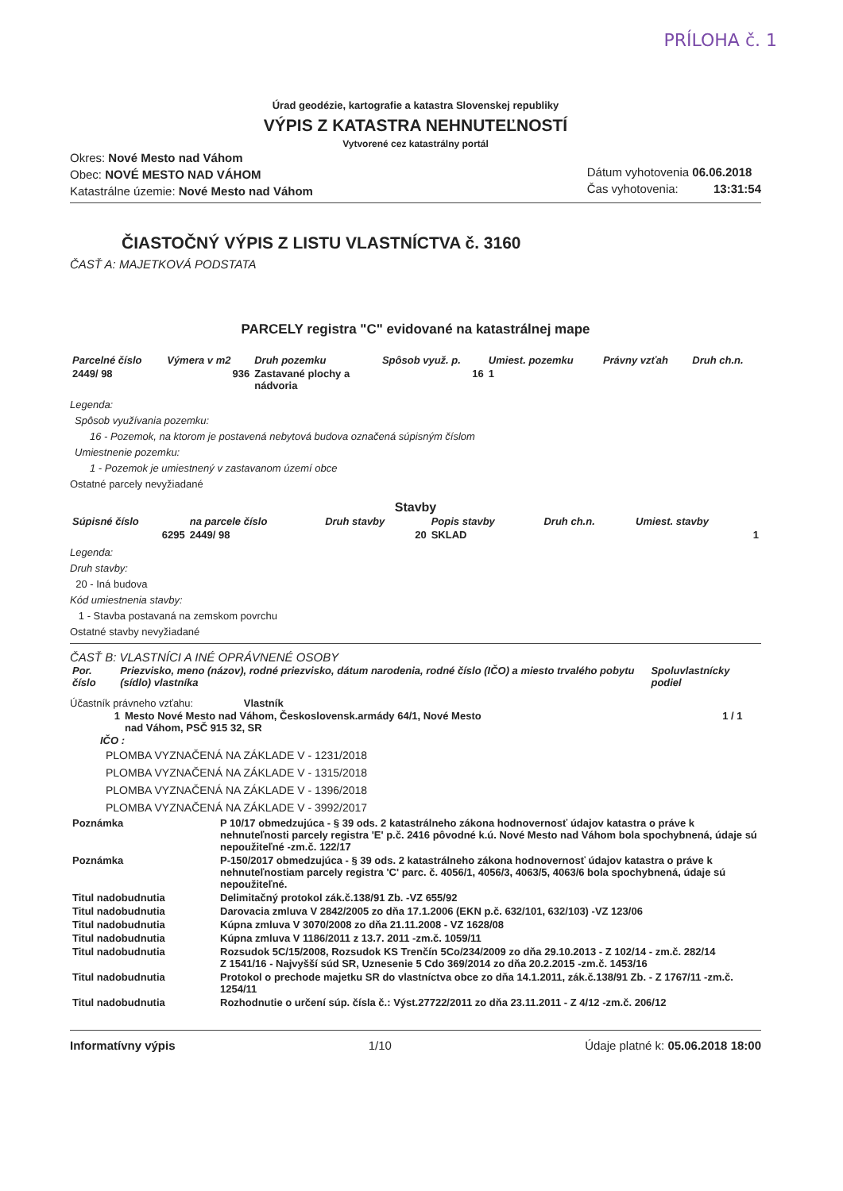PRÍLOHA č. 1
Úrad geodézie, kartografie a katastra Slovenskej republiky
VÝPIS Z KATASTRA NEHNUTEĽNOSTÍ
Vytvorené cez katastrálny portál
Okres: Nové Mesto nad Váhom
Obec: NOVÉ MESTO NAD VÁHOM
Katastrálne územie: Nové Mesto nad Váhom
Dátum vyhotovenia 06.06.2018
Čas vyhotovenia: 13:31:54
ČIASTOČNÝ VÝPIS Z LISTU VLASTNÍCTVA č. 3160
ČASŤ A: MAJETKOVÁ PODSTATA
PARCELY registra "C" evidované na katastrálnej mape
| Parcelné číslo | Výmera v m2 | Druh pozemku | Spôsob využ. p. | Umiest. pozemku | Právny vzťah | Druh ch.n. |
| --- | --- | --- | --- | --- | --- | --- |
| 2449/ 98 | 936 | Zastavané plochy a nádvoria | 16 | 1 | | |
Legenda:
Spôsob využívania pozemku:
16 - Pozemok, na ktorom je postavená nebytová budova označená súpisným číslom
Umiestnenie pozemku:
1 - Pozemok je umiestnený v zastavanom území obce
Ostatné parcely nevyžiadané
Stavby
| Súpisné číslo | na parcele číslo | Druh stavby | Popis stavby | Druh ch.n. | Umiest. stavby |
| --- | --- | --- | --- | --- | --- |
| 6295 | 2449/ 98 | 20 | SKLAD | | 1 |
Legenda:
Druh stavby:
20 - Iná budova
Kód umiestnenia stavby:
1 - Stavba postavaná na zemskom povrchu
Ostatné stavby nevyžiadané
ČASŤ B: VLASTNÍCI A INÉ OPRÁVNENÉ OSOBY
| Por. číslo | Priezvisko, meno (názov), rodné priezvisko, dátum narodenia, rodné číslo (IČO) a miesto trvalého pobytu (sídlo) vlastníka | Spoluvlastnícky podiel |
| --- | --- | --- |
Účastník právneho vzťahu: Vlastník
| 1 | Mesto Nové Mesto nad Váhom, Československ.armády 64/1, Nové Mesto nad Váhom, PSČ 915 32, SR | 1 / 1 |
IČO :
PLOMBA VYZNAČENÁ NA ZÁKLADE V - 1231/2018
PLOMBA VYZNAČENÁ NA ZÁKLADE V - 1315/2018
PLOMBA VYZNAČENÁ NA ZÁKLADE V - 1396/2018
PLOMBA VYZNAČENÁ NA ZÁKLADE V - 3992/2017
| Poznámka | P 10/17 obmedzujúca - § 39 ods. 2 katastrálneho zákona hodnovernosť údajov katastra o práve k nehnuteľnosti parcely registra 'E' p.č. 2416 pôvodné k.ú. Nové Mesto nad Váhom bola spochybnená, údaje sú nepoužiteľné -zm.č. 122/17 |
| Poznámka | P-150/2017 obmedzujúca - § 39 ods. 2 katastrálneho zákona hodnovernosť údajov katastra o práve k nehnuteľnostiam parcely registra 'C' parc. č. 4056/1, 4056/3, 4063/5, 4063/6 bola spochybnená, údaje sú nepoužiteľné. |
| Titul nadobudnutia | Delimitačný protokol zák.č.138/91 Zb. -VZ 655/92 |
| Titul nadobudnutia | Darovacia zmluva V 2842/2005 zo dňa 17.1.2006 (EKN p.č. 632/101, 632/103) -VZ 123/06 |
| Titul nadobudnutia | Kúpna zmluva V 3070/2008 zo dňa 21.11.2008 - VZ 1628/08 |
| Titul nadobudnutia | Kúpna zmluva V 1186/2011 z 13.7. 2011 -zm.č. 1059/11 |
| Titul nadobudnutia | Rozsudok 5C/15/2008, Rozsudok KS Trenčín 5Co/234/2009 zo dňa 29.10.2013 - Z 102/14 - zm.č. 282/14 Z 1541/16 - Najvyšší súd SR, Uznesenie 5 Cdo 369/2014 zo dňa 20.2.2015 -zm.č. 1453/16 |
| Titul nadobudnutia | Protokol o prechode majetku SR do vlastníctva obce zo dňa 14.1.2011, zák.č.138/91 Zb. - Z 1767/11 -zm.č. 1254/11 |
| Titul nadobudnutia | Rozhodnutie o určení súp. čísla č.: Výst.27722/2011 zo dňa 23.11.2011 - Z 4/12 -zm.č. 206/12 |
Informatívny výpis 1/10 Údaje platné k: 05.06.2018 18:00